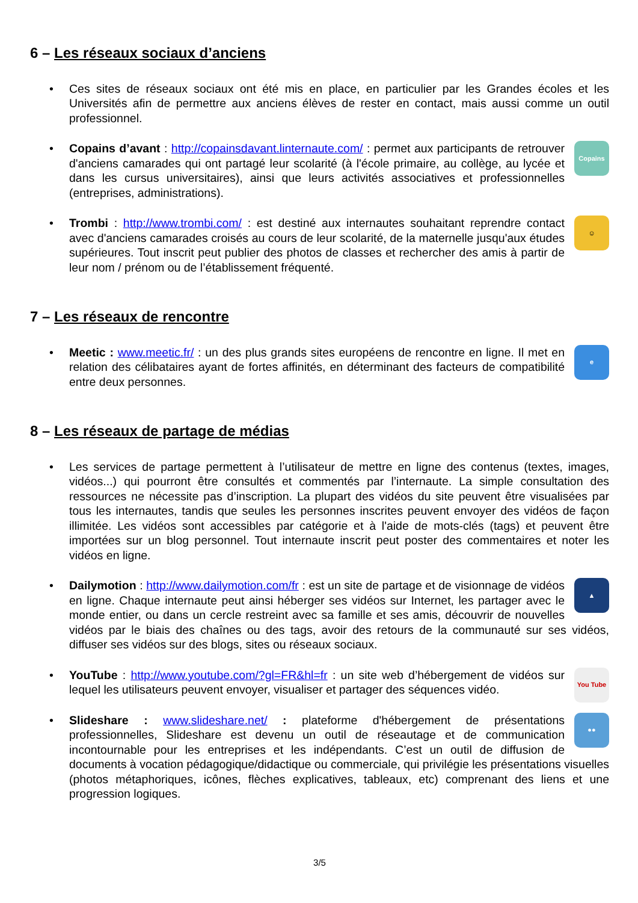6 – Les réseaux sociaux d’anciens
Ces sites de réseaux sociaux ont été mis en place, en particulier par les Grandes écoles et les Universités afin de permettre aux anciens élèves de rester en contact, mais aussi comme un outil professionnel.
Copains
Copains d’avant : http://copainsdavant.linternaute.com/ : permet aux participants de retrouver d'anciens camarades qui ont partagé leur scolarité (à l'école primaire, au collège, au lycée et dans les cursus universitaires), ainsi que leurs activités associatives et professionnelles (entreprises, administrations).
☺
Trombi : http://www.trombi.com/ : est destiné aux internautes souhaitant reprendre contact avec d'anciens camarades croisés au cours de leur scolarité, de la maternelle jusqu'aux études supérieures. Tout inscrit peut publier des photos de classes et rechercher des amis à partir de leur nom / prénom ou de l’établissement fréquenté.
7 – Les réseaux de rencontre
eMeetic : www.meetic.fr/ : un des plus grands sites européens de rencontre en ligne. Il met en relation des célibataires ayant de fortes affinités, en déterminant des facteurs de compatibilité entre deux personnes.
8 – Les réseaux de partage de médias
Les services de partage permettent à l’utilisateur de mettre en ligne des contenus (textes, images, vidéos...) qui pourront être consultés et commentés par l’internaute. La simple consultation des ressources ne nécessite pas d’inscription. La plupart des vidéos du site peuvent être visualisées par tous les internautes, tandis que seules les personnes inscrites peuvent envoyer des vidéos de façon illimitée. Les vidéos sont accessibles par catégorie et à l'aide de mots-clés (tags) et peuvent être importées sur un blog personnel. Tout internaute inscrit peut poster des commentaires et noter les vidéos en ligne.
▲
Dailymotion : http://www.dailymotion.com/fr : est un site de partage et de visionnage de vidéos en ligne. Chaque internaute peut ainsi héberger ses vidéos sur Internet, les partager avec le monde entier, ou dans un cercle restreint avec sa famille et ses amis, découvrir de nouvelles vidéos par le biais des chaînes ou des tags, avoir des retours de la communauté sur ses vidéos, diffuser ses vidéos sur des blogs, sites ou réseaux sociaux.
You Tube
YouTube : http://www.youtube.com/?gl=FR&hl=fr : un site web d’hébergement de vidéos sur lequel les utilisateurs peuvent envoyer, visualiser et partager des séquences vidéo.
●●
Slideshare : www.slideshare.net/ : plateforme d'hébergement de présentations professionnelles, Slideshare est devenu un outil de réseautage et de communication incontournable pour les entreprises et les indépendants. C’est un outil de diffusion de documents à vocation pédagogique/didactique ou commerciale, qui privilégie les présentations visuelles (photos métaphoriques, icônes, flèches explicatives, tableaux, etc) comprenant des liens et une progression logiques.
3/5